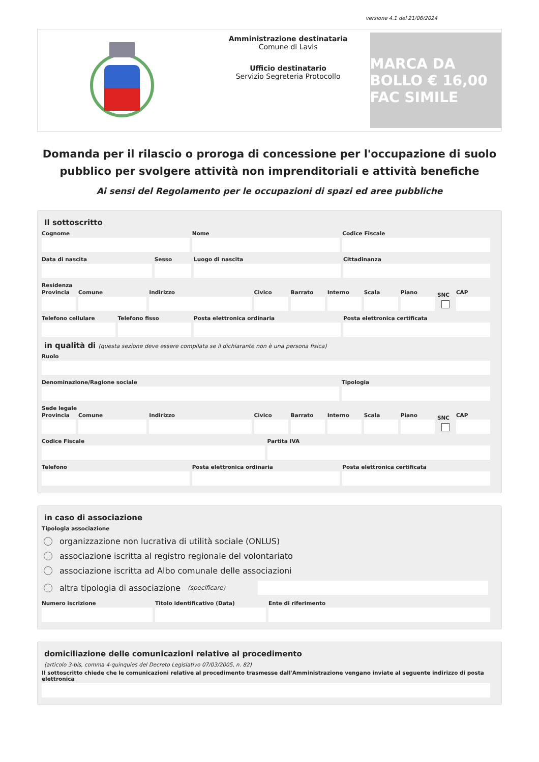versione 4.1 del 21/06/2024
Amministrazione destinataria
Comune di Lavis
Ufficio destinatario
Servizio Segreteria Protocollo
MARCA DA BOLLO € 16,00 FAC SIMILE
Domanda per il rilascio o proroga di concessione per l'occupazione di suolo pubblico per svolgere attività non imprenditoriali e attività benefiche
Ai sensi del Regolamento per le occupazioni di spazi ed aree pubbliche
Il sottoscritto
Cognome Nome Codice Fiscale
Data di nascita Sesso Luogo di nascita Cittadinanza
Residenza
Provincia Comune Indirizzo Civico Barrato Interno Scala Piano SNC CAP
Telefono cellulare Telefono fisso Posta elettronica ordinaria Posta elettronica certificata
in qualità di (questa sezione deve essere compilata se il dichiarante non è una persona fisica)
Ruolo
Denominazione/Ragione sociale Tipologia
Sede legale
Provincia Comune Indirizzo Civico Barrato Interno Scala Piano SNC CAP
Codice Fiscale Partita IVA
Telefono Posta elettronica ordinaria Posta elettronica certificata
in caso di associazione
Tipologia associazione
organizzazione non lucrativa di utilità sociale (ONLUS)
associazione iscritta al registro regionale del volontariato
associazione iscritta ad Albo comunale delle associazioni
altra tipologia di associazione (specificare)
Numero iscrizione Titolo identificativo (Data) Ente di riferimento
domiciliazione delle comunicazioni relative al procedimento
(articolo 3-bis, comma 4-quinquies del Decreto Legislativo 07/03/2005, n. 82)
Il sottoscritto chiede che le comunicazioni relative al procedimento trasmesse dall'Amministrazione vengano inviate al seguente indirizzo di posta elettronica